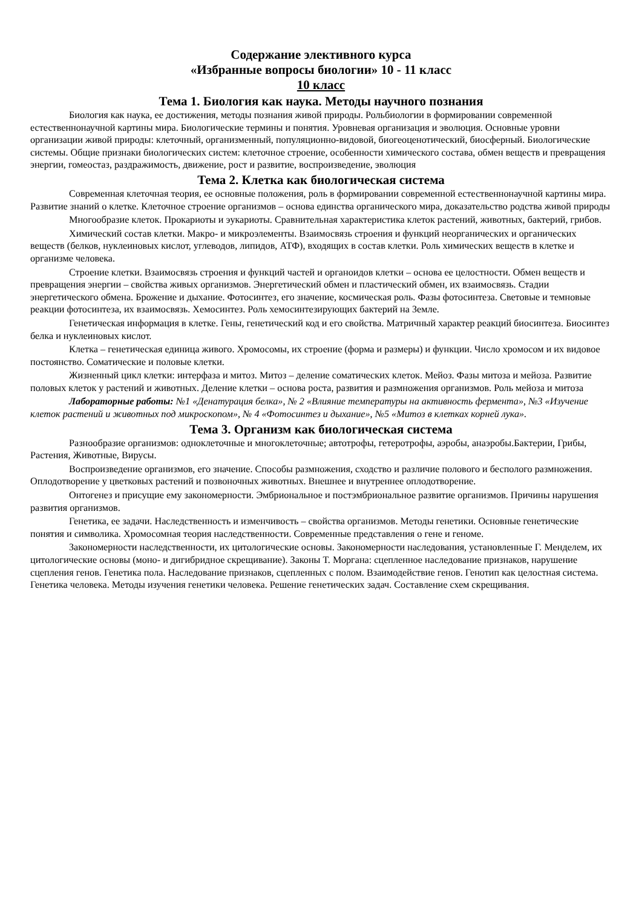Содержание элективного курса
«Избранные вопросы биологии» 10 - 11 класс
10 класс
Тема 1. Биология как наука. Методы научного познания
Биология как наука, ее достижения, методы познания живой природы. Рольбиологии в формировании современной естественнонаучной картины мира. Биологические термины и понятия. Уровневая организация и эволюция. Основные уровни организации живой природы: клеточный, организменный, популяционно-видовой, биогеоценотический, биосферный. Биологические системы. Общие признаки биологических систем: клеточное строение, особенности химического состава, обмен веществ и превращения энергии, гомеостаз, раздражимость, движение, рост и развитие, воспроизведение, эволюция
Тема 2. Клетка как биологическая система
Современная клеточная теория, ее основные положения, роль в формировании современной естественнонаучной картины мира. Развитие знаний о клетке. Клеточное строение организмов – основа единства органического мира, доказательство родства живой природы
Многообразие клеток. Прокариоты и эукариоты. Сравнительная характеристика клеток растений, животных, бактерий, грибов.
Химический состав клетки. Макро- и микроэлементы. Взаимосвязь строения и функций неорганических и органических веществ (белков, нуклеиновых кислот, углеводов, липидов, АТФ), входящих в состав клетки. Роль химических веществ в клетке и организме человека.
Строение клетки. Взаимосвязь строения и функций частей и органоидов клетки – основа ее целостности. Обмен веществ и превращения энергии – свойства живых организмов. Энергетический обмен и пластический обмен, их взаимосвязь. Стадии энергетического обмена. Брожение и дыхание. Фотосинтез, его значение, космическая роль. Фазы фотосинтеза. Световые и темновые реакции фотосинтеза, их взаимосвязь. Хемосинтез. Роль хемосинтезирующих бактерий на Земле.
Генетическая информация в клетке. Гены, генетический код и его свойства. Матричный характер реакций биосинтеза. Биосинтез белка и нуклеиновых кислот.
Клетка – генетическая единица живого. Хромосомы, их строение (форма и размеры) и функции. Число хромосом и их видовое постоянство. Соматические и половые клетки.
Жизненный цикл клетки: интерфаза и митоз. Митоз – деление соматических клеток. Мейоз. Фазы митоза и мейоза. Развитие половых клеток у растений и животных. Деление клетки – основа роста, развития и размножения организмов. Роль мейоза и митоза
Лабораторные работы: №1 «Денатурация белка», № 2 «Влияние температуры на активность фермента», №3 «Изучение клеток растений и животных под микроскопом», № 4 «Фотосинтез и дыхание», №5 «Митоз в клетках корней лука».
Тема 3. Организм как биологическая система
Разнообразие организмов: одноклеточные и многоклеточные; автотрофы, гетеротрофы, аэробы, анаэробы.Бактерии, Грибы, Растения, Животные, Вирусы.
Воспроизведение организмов, его значение. Способы размножения, сходство и различие полового и бесполого размножения. Оплодотворение у цветковых растений и позвоночных животных. Внешнее и внутреннее оплодотворение.
Онтогенез и присущие ему закономерности. Эмбриональное и постэмбриональное развитие организмов. Причины нарушения развития организмов.
Генетика, ее задачи. Наследственность и изменчивость – свойства организмов. Методы генетики. Основные генетические понятия и символика. Хромосомная теория наследственности. Современные представления о гене и геноме.
Закономерности наследственности, их цитологические основы. Закономерности наследования, установленные Г. Менделем, их цитологические основы (моно- и дигибридное скрещивание). Законы Т. Моргана: сцепленное наследование признаков, нарушение сцепления генов. Генетика пола. Наследование признаков, сцепленных с полом. Взаимодействие генов. Генотип как целостная система. Генетика человека. Методы изучения генетики человека. Решение генетических задач. Составление схем скрещивания.